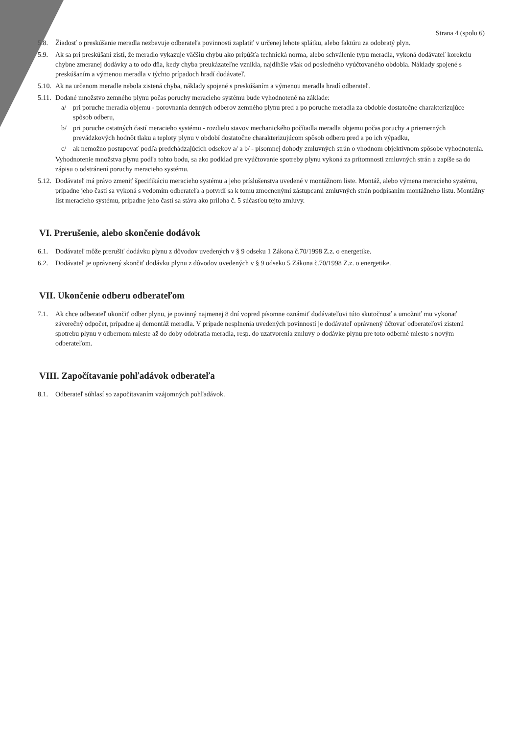Strana 4 (spolu 6)
5.8. Žiadosť o preskúšanie meradla nezbavuje odberateľa povinnosti zaplatiť v určenej lehote splátku, alebo faktúru za odobratý plyn.
5.9. Ak sa pri preskúšaní zistí, že meradlo vykazuje väčšiu chybu ako pripúšťa technická norma, alebo schválenie typu meradla, vykoná dodávateľ korekciu chybne zmeranej dodávky a to odo dňa, kedy chyba preukázateľne vznikla, najdlhšie však od posledného vyúčtovaného obdobia. Náklady spojené s preskúšaním a výmenou meradla v týchto prípadoch hradí dodávateľ.
5.10.
Ak na určenom meradle nebola zistená chyba, náklady spojené s preskúšaním a výmenou meradla hradí odberateľ.
5.11.
Dodané množstvo zemného plynu počas poruchy meracieho systému bude vyhodnotené na základe:
a/ pri poruche meradla objemu - porovnania denných odberov zemného plynu pred a po poruche meradla za obdobie dostatočne charakterizujúce spôsob odberu,
b/ pri poruche ostatných častí meracieho systému - rozdielu stavov mechanického počítadla meradla objemu počas poruchy a priemerných prevádzkových hodnôt tlaku a teploty plynu v období dostatočne charakterizujúcom spôsob odberu pred a po ich výpadku,
c/ ak nemožno postupovať podľa predchádzajúcich odsekov a/ a b/ - písomnej dohody zmluvných strán o vhodnom objektívnom spôsobe vyhodnotenia.
Vyhodnotenie množstva plynu podľa tohto bodu, sa ako podklad pre vyúčtovanie spotreby plynu vykoná za prítomnosti zmluvných strán a zapíše sa do zápisu o odstránení poruchy meracieho systému.
5.12.
Dodávateľ má právo zmeniť špecifikáciu meracieho systému a jeho príslušenstva uvedené v montážnom liste. Montáž, alebo výmena meracieho systému, prípadne jeho častí sa vykoná s vedomím odberateľa a potvrdí sa k tomu zmocnenými zástupcami zmluvných strán podpísaním montážneho listu. Montážny list meracieho systému, prípadne jeho častí sa stáva ako príloha č. 5 súčasťou tejto zmluvy.
VI. Prerušenie, alebo skončenie dodávok
6.1. Dodávateľ môže prerušiť dodávku plynu z dôvodov uvedených v § 9 odseku 1 Zákona č.70/1998 Z.z. o energetike.
6.2. Dodávateľ je oprávnený skončiť dodávku plynu z dôvodov uvedených v § 9 odseku 5 Zákona č.70/1998 Z.z. o energetike.
VII. Ukončenie odberu odberateľom
7.1. Ak chce odberateľ ukončiť odber plynu, je povinný najmenej 8 dní vopred písomne oznámiť dodávateľovi túto skutočnosť a umožniť mu vykonať záverečný odpočet, prípadne aj demontáž meradla. V prípade nesplnenia uvedených povinností je dodávateľ oprávnený účtovať odberateľovi zistenú spotrebu plynu v odbernom mieste až do doby odobratia meradla, resp. do uzatvorenia zmluvy o dodávke plynu pre toto odberné miesto s novým odberateľom.
VIII. Započítavanie pohľadávok odberateľa
8.1. Odberateľ súhlasí so započítavaním vzájomných pohľadávok.